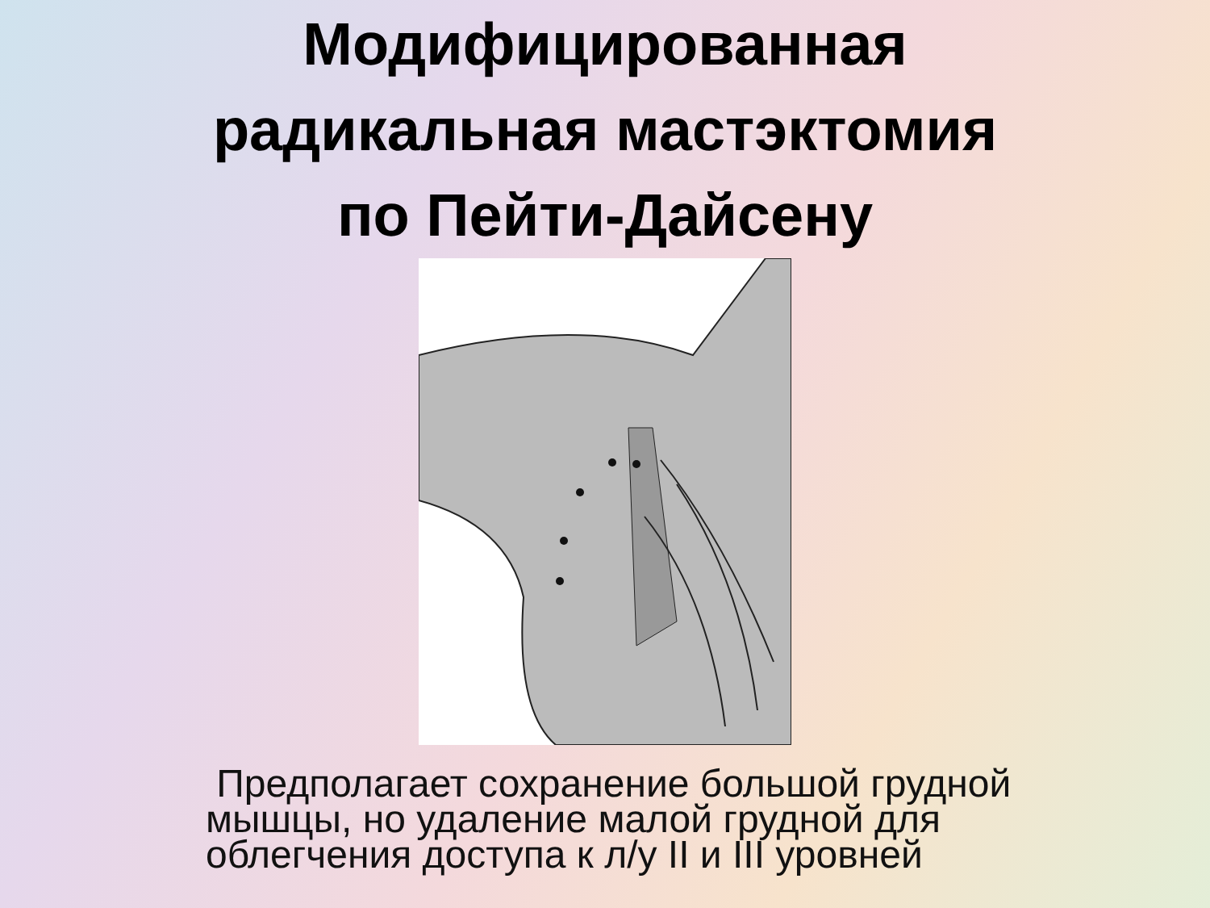Модифицированная
радикальная мастэктомия
по Пейти-Дайсену
Предполагает сохранение большой грудной мышцы, но удаление малой грудной для облегчения доступа к л/у II и III уровней